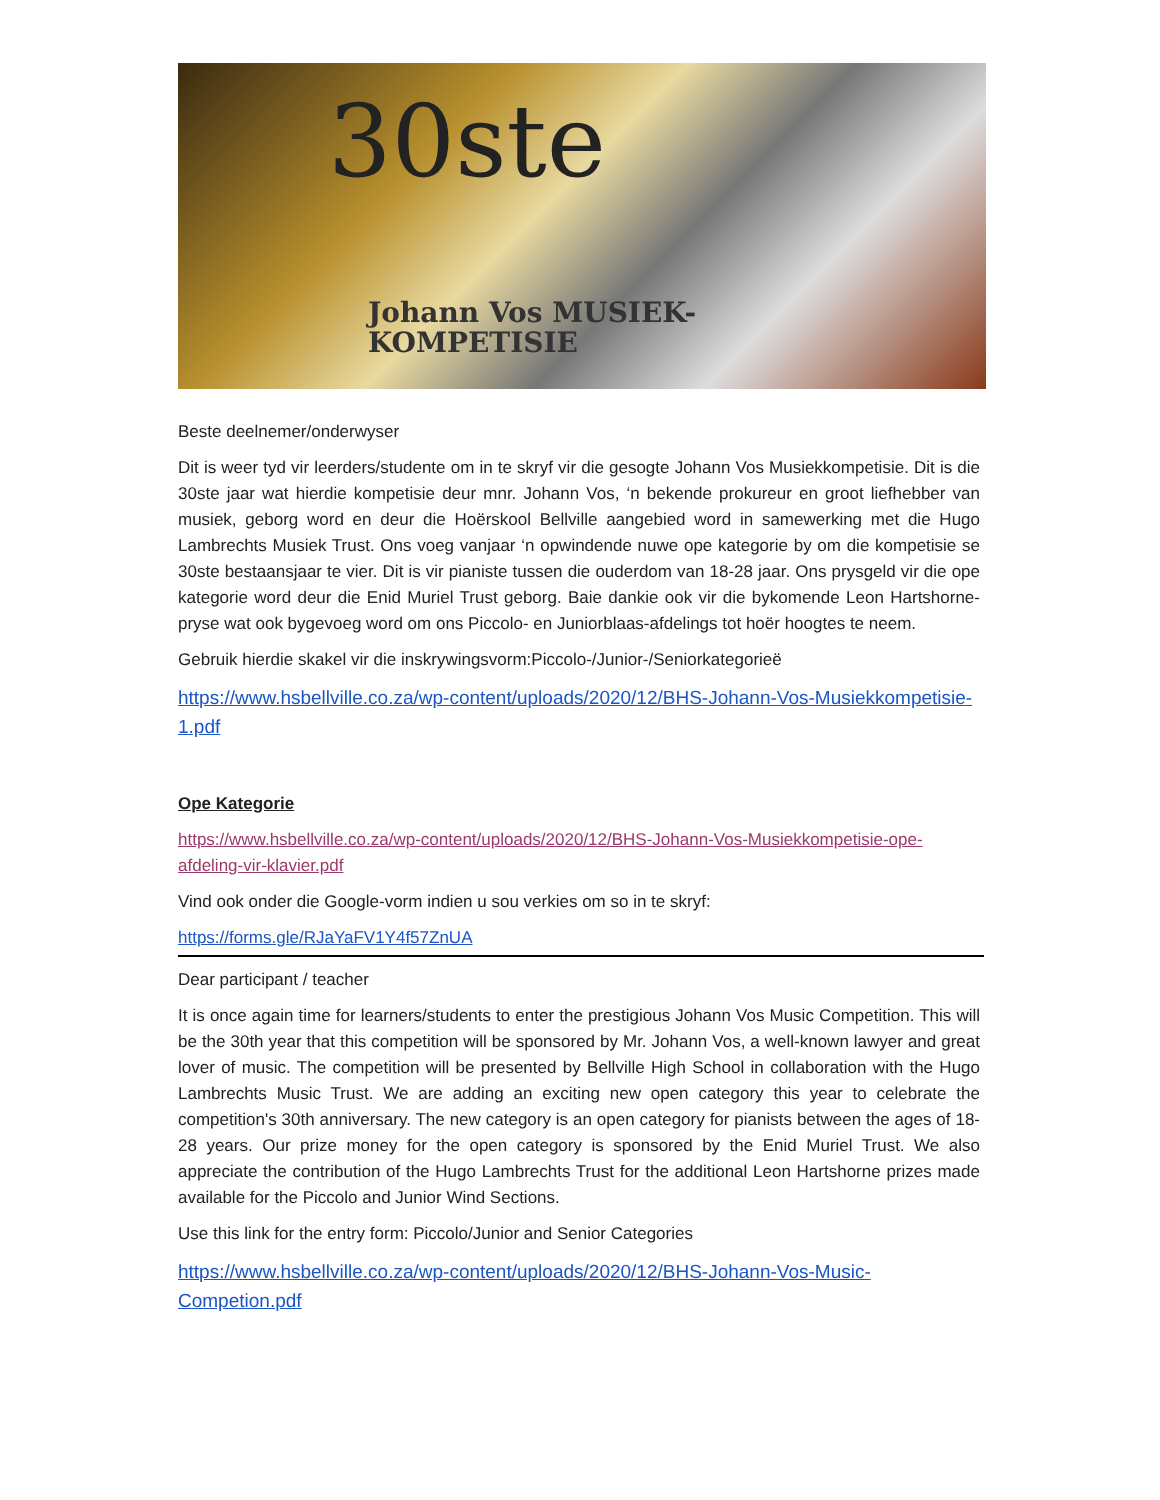30ste
Johann Vos MUSIEK-
KOMPETISIE
Beste deelnemer/onderwyser
Dit is weer tyd vir leerders/studente om in te skryf vir die gesogte Johann Vos Musiekkompetisie. Dit is die 30ste jaar wat hierdie kompetisie deur mnr. Johann Vos, ‘n bekende prokureur en groot liefhebber van musiek, geborg word en deur die Hoërskool Bellville aangebied word in samewerking met die Hugo Lambrechts Musiek Trust. Ons voeg vanjaar ‘n opwindende nuwe ope kategorie by om die kompetisie se 30ste bestaansjaar te vier. Dit is vir pianiste tussen die ouderdom van 18-28 jaar. Ons prysgeld vir die ope kategorie word deur die Enid Muriel Trust geborg. Baie dankie ook vir die bykomende Leon Hartshorne-pryse wat ook bygevoeg word om ons Piccolo- en Juniorblaas-afdelings tot hoër hoogtes te neem.
Gebruik hierdie skakel vir die inskrywingsvorm:Piccolo-/Junior-/Seniorkategorieë
https://www.hsbellville.co.za/wp-content/uploads/2020/12/BHS-Johann-Vos-Musiekkompetisie-1.pdf
Ope Kategorie
https://www.hsbellville.co.za/wp-content/uploads/2020/12/BHS-Johann-Vos-Musiekkompetisie-ope-afdeling-vir-klavier.pdf
Vind ook onder die Google-vorm indien u sou verkies om so in te skryf:
https://forms.gle/RJaYaFV1Y4f57ZnUA
Dear participant / teacher
It is once again time for learners/students to enter the prestigious Johann Vos Music Competition. This will be the 30th year that this competition will be sponsored by Mr. Johann Vos, a well-known lawyer and great lover of music. The competition will be presented by Bellville High School in collaboration with the Hugo Lambrechts Music Trust. We are adding an exciting new open category this year to celebrate the competition's 30th anniversary. The new category is an open category for pianists between the ages of 18-28 years. Our prize money for the open category is sponsored by the Enid Muriel Trust. We also appreciate the contribution of the Hugo Lambrechts Trust for the additional Leon Hartshorne prizes made available for the Piccolo and Junior Wind Sections.
Use this link for the entry form: Piccolo/Junior and Senior Categories
https://www.hsbellville.co.za/wp-content/uploads/2020/12/BHS-Johann-Vos-Music-Competion.pdf